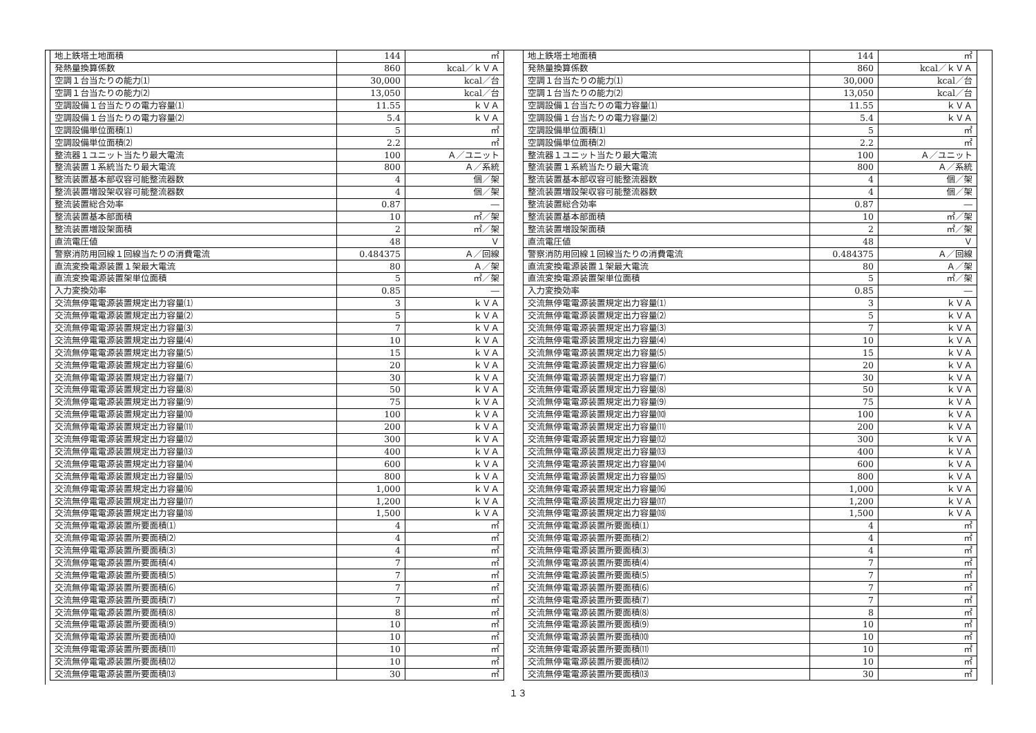| 地上鉄塔土地面積 | 144 | ㎡ |
| 発熱量換算係数 | 860 | kcal／ｋＶＡ |
| 空調１台当たりの能力⑴ | 30,000 | kcal／台 |
| 空調１台当たりの能力⑵ | 13,050 | kcal／台 |
| 空調設備１台当たりの電力容量⑴ | 11.55 | ｋＶＡ |
| 空調設備１台当たりの電力容量⑵ | 5.4 | ｋＶＡ |
| 空調設備単位面積⑴ | 5 | ㎡ |
| 空調設備単位面積⑵ | 2.2 | ㎡ |
| 整流器１ユニット当たり最大電流 | 100 | Ａ／ユニット |
| 整流装置１系統当たり最大電流 | 800 | Ａ／系統 |
| 整流装置基本部収容可能整流器数 | 4 | 個／架 |
| 整流装置増設架収容可能整流器数 | 4 | 個／架 |
| 整流装置総合効率 | 0.87 | ― |
| 整流装置基本部面積 | 10 | ㎡／架 |
| 整流装置増設架面積 | 2 | ㎡／架 |
| 直流電圧値 | 48 | Ｖ |
| 警察消防用回線１回線当たりの消費電流 | 0.484375 | Ａ／回線 |
| 直流変換電源装置１架最大電流 | 80 | Ａ／架 |
| 直流変換電源装置架単位面積 | 5 | ㎡／架 |
| 入力変換効率 | 0.85 | ― |
| 交流無停電電源装置規定出力容量⑴ | 3 | ｋＶＡ |
| 交流無停電電源装置規定出力容量⑵ | 5 | ｋＶＡ |
| 交流無停電電源装置規定出力容量⑶ | 7 | ｋＶＡ |
| 交流無停電電源装置規定出力容量⑷ | 10 | ｋＶＡ |
| 交流無停電電源装置規定出力容量⑸ | 15 | ｋＶＡ |
| 交流無停電電源装置規定出力容量⑹ | 20 | ｋＶＡ |
| 交流無停電電源装置規定出力容量⑺ | 30 | ｋＶＡ |
| 交流無停電電源装置規定出力容量⑻ | 50 | ｋＶＡ |
| 交流無停電電源装置規定出力容量⑼ | 75 | ｋＶＡ |
| 交流無停電電源装置規定出力容量⑽ | 100 | ｋＶＡ |
| 交流無停電電源装置規定出力容量⑾ | 200 | ｋＶＡ |
| 交流無停電電源装置規定出力容量⑿ | 300 | ｋＶＡ |
| 交流無停電電源装置規定出力容量⒀ | 400 | ｋＶＡ |
| 交流無停電電源装置規定出力容量⒁ | 600 | ｋＶＡ |
| 交流無停電電源装置規定出力容量⒂ | 800 | ｋＶＡ |
| 交流無停電電源装置規定出力容量⒃ | 1,000 | ｋＶＡ |
| 交流無停電電源装置規定出力容量⒄ | 1,200 | ｋＶＡ |
| 交流無停電電源装置規定出力容量⒅ | 1,500 | ｋＶＡ |
| 交流無停電電源装置所要面積⑴ | 4 | ㎡ |
| 交流無停電電源装置所要面積⑵ | 4 | ㎡ |
| 交流無停電電源装置所要面積⑶ | 4 | ㎡ |
| 交流無停電電源装置所要面積⑷ | 7 | ㎡ |
| 交流無停電電源装置所要面積⑸ | 7 | ㎡ |
| 交流無停電電源装置所要面積⑹ | 7 | ㎡ |
| 交流無停電電源装置所要面積⑺ | 7 | ㎡ |
| 交流無停電電源装置所要面積⑻ | 8 | ㎡ |
| 交流無停電電源装置所要面積⑼ | 10 | ㎡ |
| 交流無停電電源装置所要面積⑽ | 10 | ㎡ |
| 交流無停電電源装置所要面積⑾ | 10 | ㎡ |
| 交流無停電電源装置所要面積⑿ | 10 | ㎡ |
| 交流無停電電源装置所要面積⒀ | 30 | ㎡ |
| 地上鉄塔土地面積 | 144 | ㎡ |
| 発熱量換算係数 | 860 | kcal／ｋＶＡ |
| 空調１台当たりの能力⑴ | 30,000 | kcal／台 |
| 空調１台当たりの能力⑵ | 13,050 | kcal／台 |
| 空調設備１台当たりの電力容量⑴ | 11.55 | ｋＶＡ |
| 空調設備１台当たりの電力容量⑵ | 5.4 | ｋＶＡ |
| 空調設備単位面積⑴ | 5 | ㎡ |
| 空調設備単位面積⑵ | 2.2 | ㎡ |
| 整流器１ユニット当たり最大電流 | 100 | Ａ／ユニット |
| 整流装置１系統当たり最大電流 | 800 | Ａ／系統 |
| 整流装置基本部収容可能整流器数 | 4 | 個／架 |
| 整流装置増設架収容可能整流器数 | 4 | 個／架 |
| 整流装置総合効率 | 0.87 | ― |
| 整流装置基本部面積 | 10 | ㎡／架 |
| 整流装置増設架面積 | 2 | ㎡／架 |
| 直流電圧値 | 48 | Ｖ |
| 警察消防用回線１回線当たりの消費電流 | 0.484375 | Ａ／回線 |
| 直流変換電源装置１架最大電流 | 80 | Ａ／架 |
| 直流変換電源装置架単位面積 | 5 | ㎡／架 |
| 入力変換効率 | 0.85 | ― |
| 交流無停電電源装置規定出力容量⑴ | 3 | ｋＶＡ |
| 交流無停電電源装置規定出力容量⑵ | 5 | ｋＶＡ |
| 交流無停電電源装置規定出力容量⑶ | 7 | ｋＶＡ |
| 交流無停電電源装置規定出力容量⑷ | 10 | ｋＶＡ |
| 交流無停電電源装置規定出力容量⑸ | 15 | ｋＶＡ |
| 交流無停電電源装置規定出力容量⑹ | 20 | ｋＶＡ |
| 交流無停電電源装置規定出力容量⑺ | 30 | ｋＶＡ |
| 交流無停電電源装置規定出力容量⑻ | 50 | ｋＶＡ |
| 交流無停電電源装置規定出力容量⑼ | 75 | ｋＶＡ |
| 交流無停電電源装置規定出力容量⑽ | 100 | ｋＶＡ |
| 交流無停電電源装置規定出力容量⑾ | 200 | ｋＶＡ |
| 交流無停電電源装置規定出力容量⑿ | 300 | ｋＶＡ |
| 交流無停電電源装置規定出力容量⒀ | 400 | ｋＶＡ |
| 交流無停電電源装置規定出力容量⒁ | 600 | ｋＶＡ |
| 交流無停電電源装置規定出力容量⒂ | 800 | ｋＶＡ |
| 交流無停電電源装置規定出力容量⒃ | 1,000 | ｋＶＡ |
| 交流無停電電源装置規定出力容量⒄ | 1,200 | ｋＶＡ |
| 交流無停電電源装置規定出力容量⒅ | 1,500 | ｋＶＡ |
| 交流無停電電源装置所要面積⑴ | 4 | ㎡ |
| 交流無停電電源装置所要面積⑵ | 4 | ㎡ |
| 交流無停電電源装置所要面積⑶ | 4 | ㎡ |
| 交流無停電電源装置所要面積⑷ | 7 | ㎡ |
| 交流無停電電源装置所要面積⑸ | 7 | ㎡ |
| 交流無停電電源装置所要面積⑹ | 7 | ㎡ |
| 交流無停電電源装置所要面積⑺ | 7 | ㎡ |
| 交流無停電電源装置所要面積⑻ | 8 | ㎡ |
| 交流無停電電源装置所要面積⑼ | 10 | ㎡ |
| 交流無停電電源装置所要面積⑽ | 10 | ㎡ |
| 交流無停電電源装置所要面積⑾ | 10 | ㎡ |
| 交流無停電電源装置所要面積⑿ | 10 | ㎡ |
| 交流無停電電源装置所要面積⒀ | 30 | ㎡ |
１３